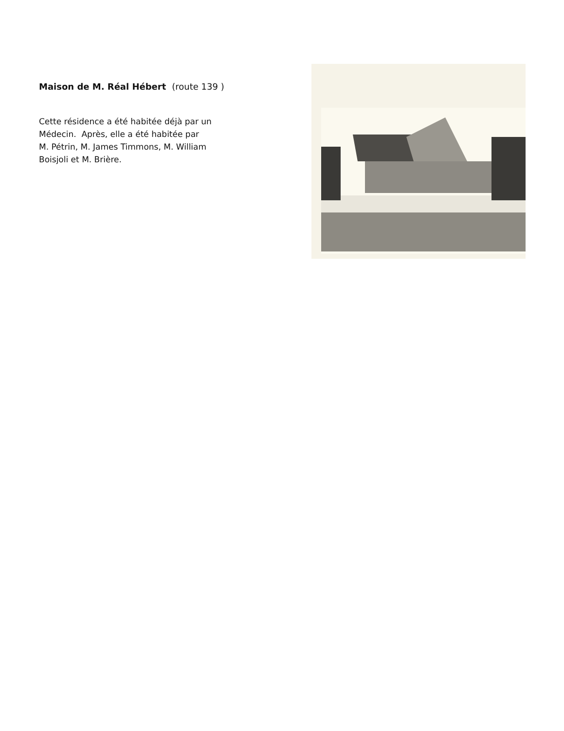Maison de M. Réal Hébert (route 139 )
Cette résidence a été habitée déjà par un
Médecin. Après, elle a été habitée par
M. Pétrin, M. James Timmons, M. William
Boisjoli et M. Brière.